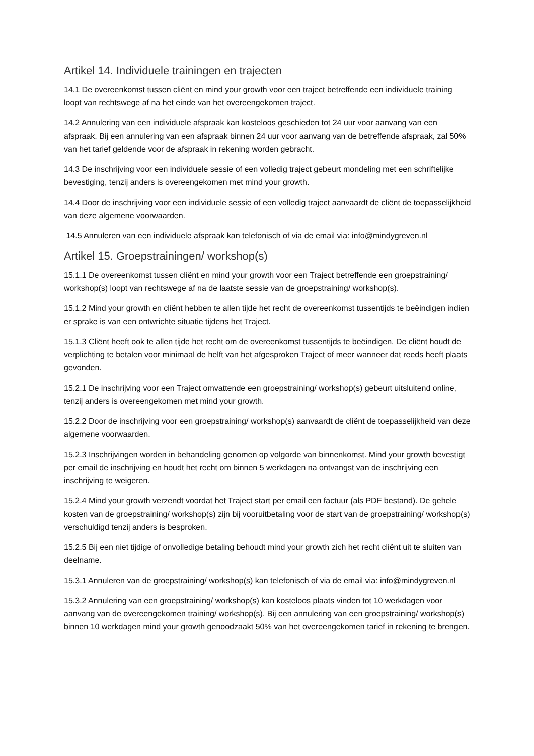Artikel 14. Individuele trainingen en trajecten
14.1 De overeenkomst tussen cliënt en mind your growth voor een traject betreffende een individuele training loopt van rechtswege af na het einde van het overeengekomen traject.
14.2 Annulering van een individuele afspraak kan kosteloos geschieden tot 24 uur voor aanvang van een afspraak. Bij een annulering van een afspraak binnen 24 uur voor aanvang van de betreffende afspraak, zal 50% van het tarief geldende voor de afspraak in rekening worden gebracht.
14.3 De inschrijving voor een individuele sessie of een volledig traject gebeurt mondeling met een schriftelijke bevestiging, tenzij anders is overeengekomen met mind your growth.
14.4 Door de inschrijving voor een individuele sessie of een volledig traject aanvaardt de cliënt de toepasselijkheid van deze algemene voorwaarden.
14.5 Annuleren van een individuele afspraak kan telefonisch of via de email via: info@mindygreven.nl
Artikel 15. Groepstrainingen/ workshop(s)
15.1.1 De overeenkomst tussen cliënt en mind your growth voor een Traject betreffende een groepstraining/ workshop(s) loopt van rechtswege af na de laatste sessie van de groepstraining/ workshop(s).
15.1.2 Mind your growth en cliënt hebben te allen tijde het recht de overeenkomst tussentijds te beëindigen indien er sprake is van een ontwrichte situatie tijdens het Traject.
15.1.3 Cliënt heeft ook te allen tijde het recht om de overeenkomst tussentijds te beëindigen. De cliënt houdt de verplichting te betalen voor minimaal de helft van het afgesproken Traject of meer wanneer dat reeds heeft plaats gevonden.
15.2.1 De inschrijving voor een Traject omvattende een groepstraining/ workshop(s) gebeurt uitsluitend online, tenzij anders is overeengekomen met mind your growth.
15.2.2 Door de inschrijving voor een groepstraining/ workshop(s) aanvaardt de cliënt de toepasselijkheid van deze algemene voorwaarden.
15.2.3 Inschrijvingen worden in behandeling genomen op volgorde van binnenkomst. Mind your growth bevestigt per email de inschrijving en houdt het recht om binnen 5 werkdagen na ontvangst van de inschrijving een inschrijving te weigeren.
15.2.4 Mind your growth verzendt voordat het Traject start per email een factuur (als PDF bestand). De gehele kosten van de groepstraining/ workshop(s) zijn bij vooruitbetaling voor de start van de groepstraining/ workshop(s) verschuldigd tenzij anders is besproken.
15.2.5 Bij een niet tijdige of onvolledige betaling behoudt mind your growth zich het recht cliënt uit te sluiten van deelname.
15.3.1 Annuleren van de groepstraining/ workshop(s) kan telefonisch of via de email via: info@mindygreven.nl
15.3.2 Annulering van een groepstraining/ workshop(s) kan kosteloos plaats vinden tot 10 werkdagen voor aanvang van de overeengekomen training/ workshop(s). Bij een annulering van een groepstraining/ workshop(s) binnen 10 werkdagen mind your growth genoodzaakt 50% van het overeengekomen tarief in rekening te brengen.